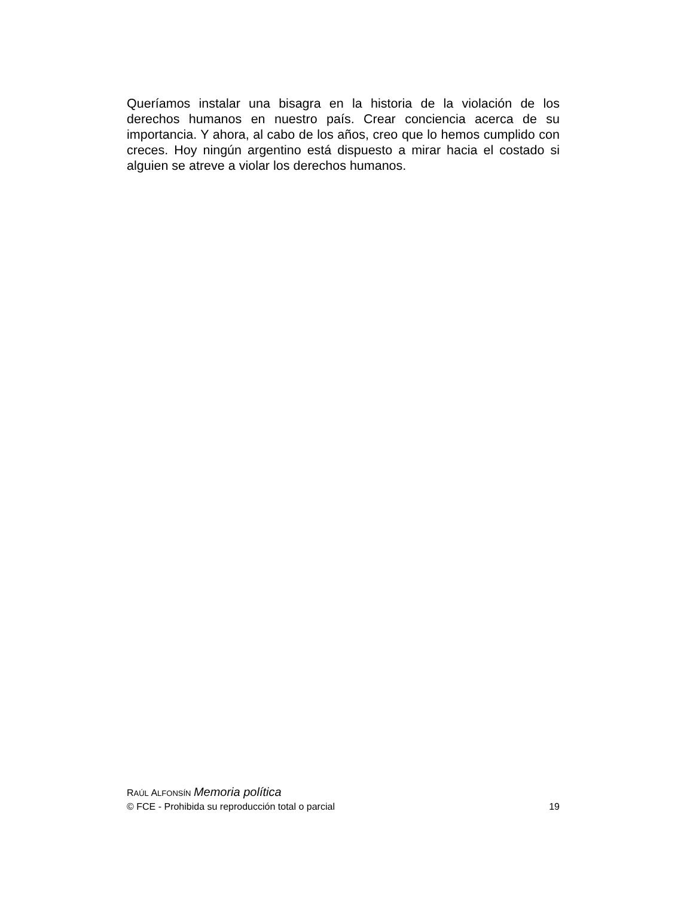Queríamos instalar una bisagra en la historia de la violación de los derechos humanos en nuestro país. Crear conciencia acerca de su importancia. Y ahora, al cabo de los años, creo que lo hemos cumplido con creces. Hoy ningún argentino está dispuesto a mirar hacia el costado si alguien se atreve a violar los derechos humanos.
RAÚL ALFONSÍN Memoria política
© FCE - Prohibida su reproducción total o parcial 19